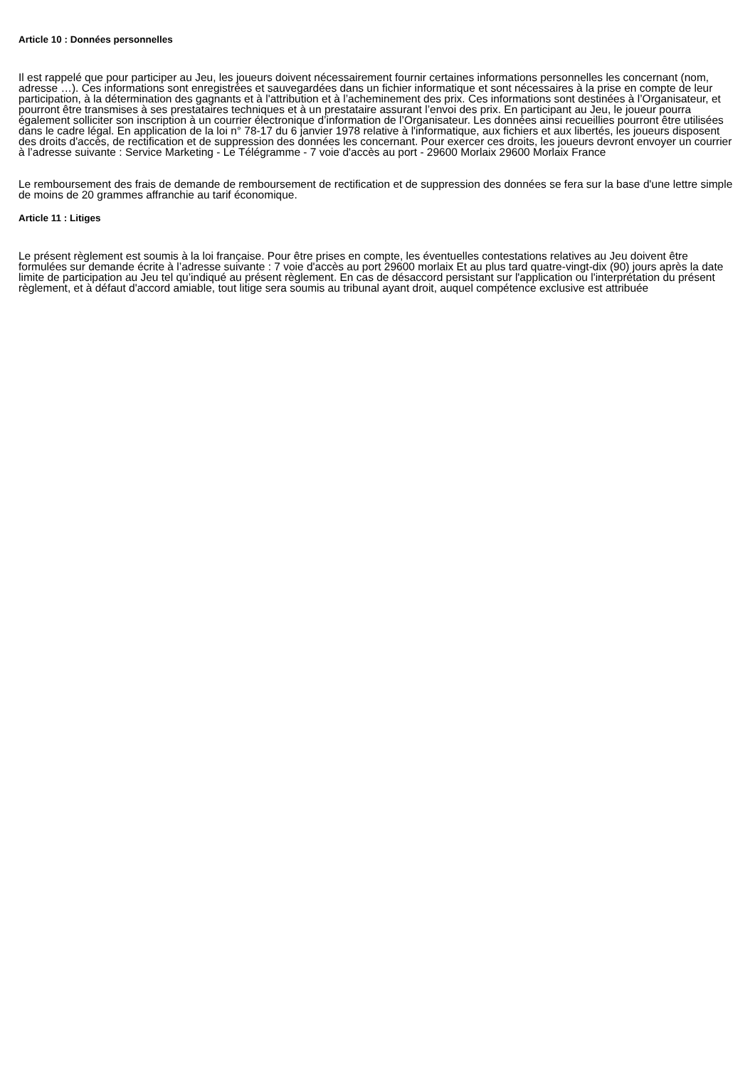Article 10 : Données personnelles
Il est rappelé que pour participer au Jeu, les joueurs doivent nécessairement fournir certaines informations personnelles les concernant (nom, adresse …). Ces informations sont enregistrées et sauvegardées dans un fichier informatique et sont nécessaires à la prise en compte de leur participation, à la détermination des gagnants et à l'attribution et à l’acheminement des prix. Ces informations sont destinées à l’Organisateur, et pourront être transmises à ses prestataires techniques et à un prestataire assurant l’envoi des prix. En participant au Jeu, le joueur pourra également solliciter son inscription à un courrier électronique d’information de l’Organisateur. Les données ainsi recueillies pourront être utilisées dans le cadre légal. En application de la loi n° 78-17 du 6 janvier 1978 relative à l'informatique, aux fichiers et aux libertés, les joueurs disposent des droits d'accès, de rectification et de suppression des données les concernant. Pour exercer ces droits, les joueurs devront envoyer un courrier à l’adresse suivante : Service Marketing - Le Télégramme - 7 voie d'accès au port - 29600 Morlaix 29600 Morlaix France
Le remboursement des frais de demande de remboursement de rectification et de suppression des données se fera sur la base d'une lettre simple de moins de 20 grammes affranchie au tarif économique.
Article 11 : Litiges
Le présent règlement est soumis à la loi française. Pour être prises en compte, les éventuelles contestations relatives au Jeu doivent être formulées sur demande écrite à l’adresse suivante : 7 voie d'accès au port 29600 morlaix Et au plus tard quatre-vingt-dix (90) jours après la date limite de participation au Jeu tel qu’indiqué au présent règlement. En cas de désaccord persistant sur l'application ou l'interprétation du présent règlement, et à défaut d'accord amiable, tout litige sera soumis au tribunal ayant droit, auquel compétence exclusive est attribuée